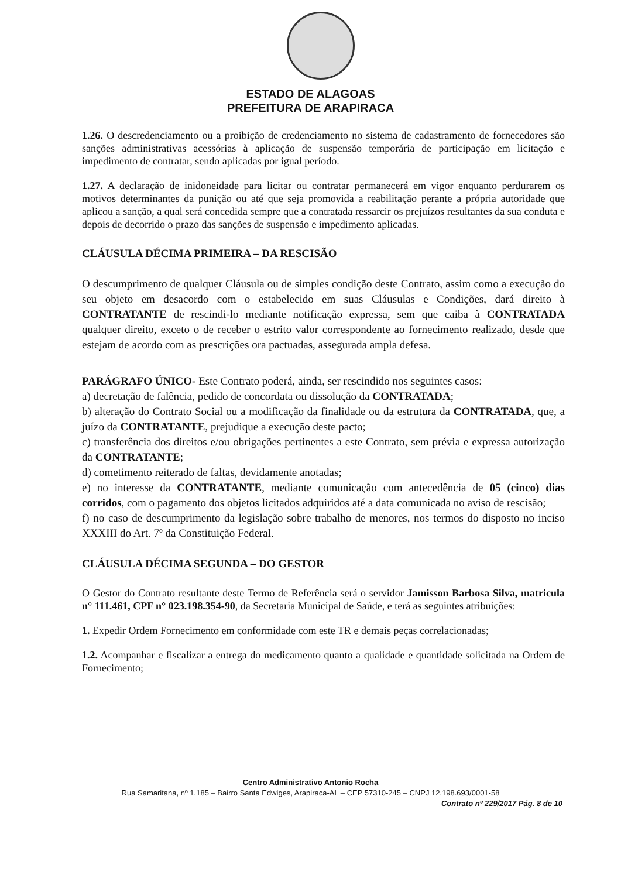ESTADO DE ALAGOAS
PREFEITURA DE ARAPIRACA
1.26. O descredenciamento ou a proibição de credenciamento no sistema de cadastramento de fornecedores são sanções administrativas acessórias à aplicação de suspensão temporária de participação em licitação e impedimento de contratar, sendo aplicadas por igual período.
1.27. A declaração de inidoneidade para licitar ou contratar permanecerá em vigor enquanto perdurarem os motivos determinantes da punição ou até que seja promovida a reabilitação perante a própria autoridade que aplicou a sanção, a qual será concedida sempre que a contratada ressarcir os prejuízos resultantes da sua conduta e depois de decorrido o prazo das sanções de suspensão e impedimento aplicadas.
CLÁUSULA DÉCIMA PRIMEIRA – DA RESCISÃO
O descumprimento de qualquer Cláusula ou de simples condição deste Contrato, assim como a execução do seu objeto em desacordo com o estabelecido em suas Cláusulas e Condições, dará direito à CONTRATANTE de rescindi-lo mediante notificação expressa, sem que caiba à CONTRATADA qualquer direito, exceto o de receber o estrito valor correspondente ao fornecimento realizado, desde que estejam de acordo com as prescrições ora pactuadas, assegurada ampla defesa.
PARÁGRAFO ÚNICO- Este Contrato poderá, ainda, ser rescindido nos seguintes casos:
a) decretação de falência, pedido de concordata ou dissolução da CONTRATADA;
b) alteração do Contrato Social ou a modificação da finalidade ou da estrutura da CONTRATADA, que, a juízo da CONTRATANTE, prejudique a execução deste pacto;
c) transferência dos direitos e/ou obrigações pertinentes a este Contrato, sem prévia e expressa autorização da CONTRATANTE;
d) cometimento reiterado de faltas, devidamente anotadas;
e) no interesse da CONTRATANTE, mediante comunicação com antecedência de 05 (cinco) dias corridos, com o pagamento dos objetos licitados adquiridos até a data comunicada no aviso de rescisão;
f) no caso de descumprimento da legislação sobre trabalho de menores, nos termos do disposto no inciso XXXIII do Art. 7º da Constituição Federal.
CLÁUSULA DÉCIMA SEGUNDA – DO GESTOR
O Gestor do Contrato resultante deste Termo de Referência será o servidor Jamisson Barbosa Silva, matricula n° 111.461, CPF n° 023.198.354-90, da Secretaria Municipal de Saúde, e terá as seguintes atribuições:
1. Expedir Ordem Fornecimento em conformidade com este TR e demais peças correlacionadas;
1.2. Acompanhar e fiscalizar a entrega do medicamento quanto a qualidade e quantidade solicitada na Ordem de Fornecimento;
Centro Administrativo Antonio Rocha
Rua Samaritana, nº 1.185 – Bairro Santa Edwiges, Arapiraca-AL – CEP 57310-245 – CNPJ 12.198.693/0001-58
Contrato nº 229/2017 Pág. 8 de 10